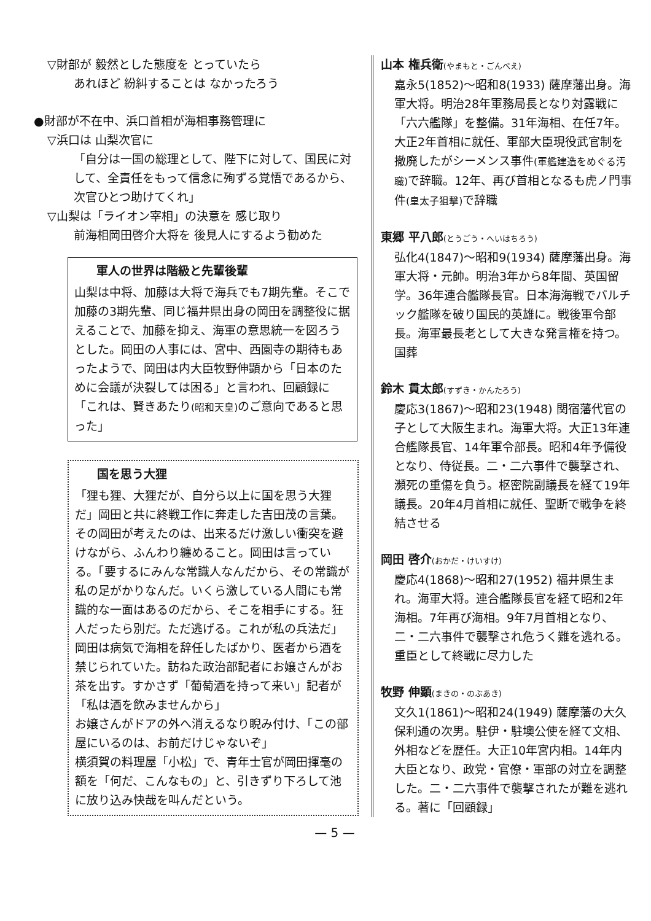▽財部が 毅然とした態度を とっていたら
あれほど 紛糾することは なかったろう
●財部が不在中、浜口首相が海相事務管理に
▽浜口は 山梨次官に
「自分は一国の総理として、陛下に対して、国民に対して、全責任をもって信念に殉ずる覚悟であるから、次官ひとつ助けてくれ」
▽山梨は「ライオン宰相」の決意を 感じ取り
前海相岡田啓介大将を 後見人にするよう勧めた
軍人の世界は階級と先輩後輩
山梨は中将、加藤は大将で海兵でも7期先輩。そこで加藤の3期先輩、同じ福井県出身の岡田を調整役に据えることで、加藤を抑え、海軍の意思統一を図ろうとした。岡田の人事には、宮中、西園寺の期待もあったようで、岡田は内大臣牧野伸顕から「日本のために会議が決裂しては困る」と言われ、回顧録に「これは、賢きあたり(昭和天皇) のご意向であると思った」
国を思う大狸
「狸も狸、大狸だが、自分ら以上に国を思う大狸だ」岡田と共に終戦工作に奔走した吉田茂の言葉。その岡田が考えたのは、出来るだけ激しい衝突を避けながら、ふんわり纏めること。岡田は言っている。「要するにみんな常識人なんだから、その常識が私の足がかりなんだ。いくら激している人間にも常識的な一面はあるのだから、そこを相手にする。狂人だったら別だ。ただ逃げる。これが私の兵法だ」
岡田は病気で海相を辞任したばかり、医者から酒を禁じられていた。訪ねた政治部記者にお嬢さんがお茶を出す。すかさず「葡萄酒を持って来い」記者が「私は酒を飲みませんから」
お嬢さんがドアの外へ消えるなり睨み付け、「この部屋にいるのは、お前だけじゃないぞ」
横須賀の料理屋「小松」で、青年士官が岡田揮毫の額を「何だ、こんなもの」と、引きずり下ろして池に放り込み快哉を叫んだという。
山本 権兵衛(やまもと・ごんべえ)
嘉永5(1852)～昭和8(1933) 薩摩藩出身。海軍大将。明治28年軍務局長となり対露戦に「六六艦隊」を整備。31年海相、在任7年。大正2年首相に就任、軍部大臣現役武官制を撤廃したがシーメンス事件(軍艦建造をめぐる汚職) で辞職。12年、再び首相となるも虎ノ門事件(皇太子狙撃) で辞職
東郷 平八郎(とうごう・へいはちろう)
弘化4(1847)～昭和9(1934) 薩摩藩出身。海軍大将・元帥。明治3年から8年間、英国留学。36年連合艦隊長官。日本海海戦でバルチック艦隊を破り国民的英雄に。戦後軍令部長。海軍最長老として大きな発言権を持つ。国葬
鈴木 貫太郎(すずき・かんたろう)
慶応3(1867)～昭和23(1948) 関宿藩代官の子として大阪生まれ。海軍大将。大正13年連合艦隊長官、14年軍令部長。昭和4年予備役となり、侍従長。二・二六事件で襲撃され、瀕死の重傷を負う。枢密院副議長を経て19年議長。20年4月首相に就任、聖断で戦争を終結させる
岡田 啓介(おかだ・けいすけ)
慶応4(1868)～昭和27(1952) 福井県生まれ。海軍大将。連合艦隊長官を経て昭和2年海相。7年再び海相。9年7月首相となり、二・二六事件で襲撃され危うく難を逃れる。重臣として終戦に尽力した
牧野 伸顕(まきの・のぶあき)
文久1(1861)～昭和24(1949) 薩摩藩の大久保利通の次男。駐伊・駐墺公使を経て文相、外相などを歴任。大正10年宮内相。14年内大臣となり、政党・官僚・軍部の対立を調整した。二・二六事件で襲撃されたが難を逃れる。著に「回顧録」
— 5 —